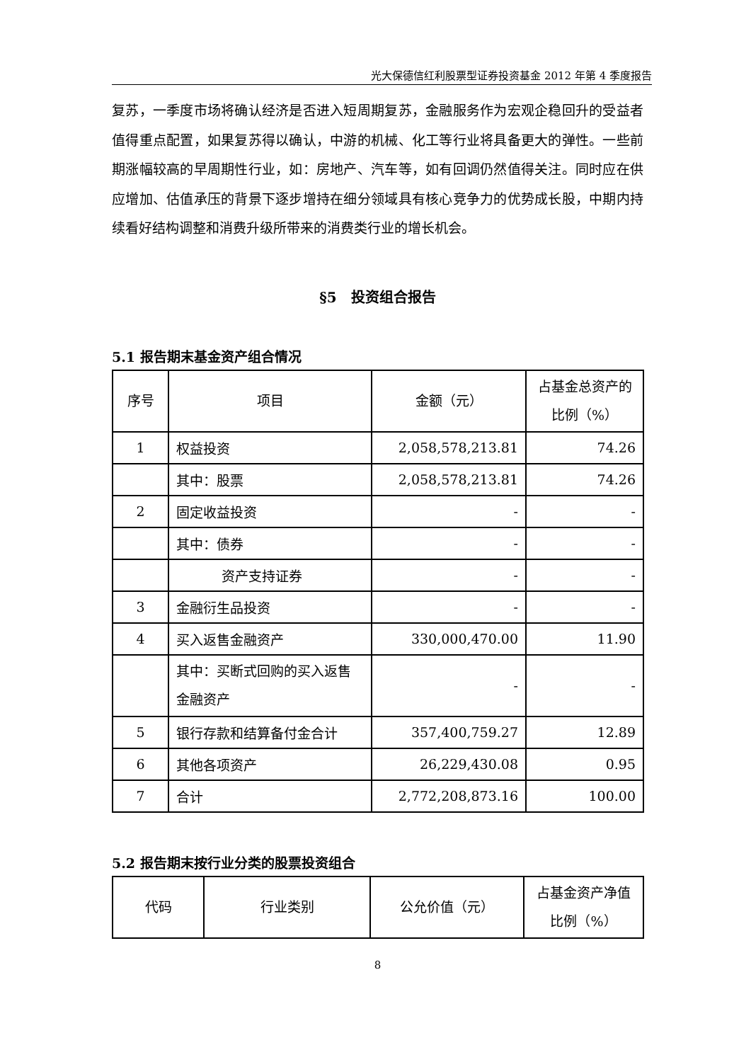光大保德信红利股票型证券投资基金 2012 年第 4 季度报告
复苏，一季度市场将确认经济是否进入短周期复苏，金融服务作为宏观企稳回升的受益者值得重点配置，如果复苏得以确认，中游的机械、化工等行业将具备更大的弹性。一些前期涨幅较高的早周期性行业，如：房地产、汽车等，如有回调仍然值得关注。同时应在供应增加、估值承压的背景下逐步增持在细分领域具有核心竞争力的优势成长股，中期内持续看好结构调整和消费升级所带来的消费类行业的增长机会。
§5　投资组合报告
5.1 报告期末基金资产组合情况
| 序号 | 项目 | 金额（元） | 占基金总资产的比例（%） |
| --- | --- | --- | --- |
| 1 | 权益投资 | 2,058,578,213.81 | 74.26 |
| | 其中：股票 | 2,058,578,213.81 | 74.26 |
| 2 | 固定收益投资 | - | - |
| | 其中：债券 | - | - |
| | 资产支持证券 | - | - |
| 3 | 金融衍生品投资 | - | - |
| 4 | 买入返售金融资产 | 330,000,470.00 | 11.90 |
| | 其中：买断式回购的买入返售金融资产 | - | - |
| 5 | 银行存款和结算备付金合计 | 357,400,759.27 | 12.89 |
| 6 | 其他各项资产 | 26,229,430.08 | 0.95 |
| 7 | 合计 | 2,772,208,873.16 | 100.00 |
5.2 报告期末按行业分类的股票投资组合
| 代码 | 行业类别 | 公允价值（元） | 占基金资产净值比例（%） |
| --- | --- | --- | --- |
8